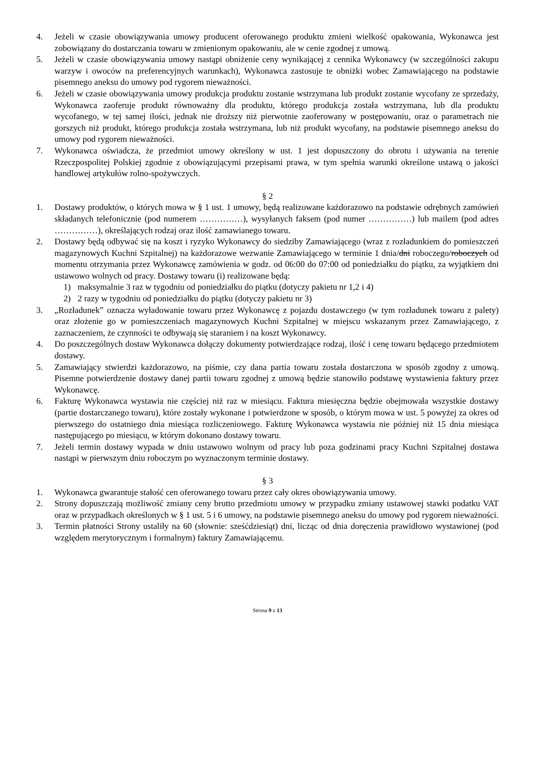4. Jeżeli w czasie obowiązywania umowy producent oferowanego produktu zmieni wielkość opakowania, Wykonawca jest zobowiązany do dostarczania towaru w zmienionym opakowaniu, ale w cenie zgodnej z umową.
5. Jeżeli w czasie obowiązywania umowy nastąpi obniżenie ceny wynikającej z cennika Wykonawcy (w szczególności zakupu warzyw i owoców na preferencyjnych warunkach), Wykonawca zastosuje te obniżki wobec Zamawiającego na podstawie pisemnego aneksu do umowy pod rygorem nieważności.
6. Jeżeli w czasie obowiązywania umowy produkcja produktu zostanie wstrzymana lub produkt zostanie wycofany ze sprzedaży, Wykonawca zaoferuje produkt równoważny dla produktu, którego produkcja została wstrzymana, lub dla produktu wycofanego, w tej samej ilości, jednak nie droższy niż pierwotnie zaoferowany w postępowaniu, oraz o parametrach nie gorszych niż produkt, którego produkcja została wstrzymana, lub niż produkt wycofany, na podstawie pisemnego aneksu do umowy pod rygorem nieważności.
7. Wykonawca oświadcza, że przedmiot umowy określony w ust. 1 jest dopuszczony do obrotu i używania na terenie Rzeczpospolitej Polskiej zgodnie z obowiązującymi przepisami prawa, w tym spełnia warunki określone ustawą o jakości handlowej artykułów rolno-spożywczych.
§ 2
1. Dostawy produktów, o których mowa w § 1 ust. 1 umowy, będą realizowane każdorazowo na podstawie odrębnych zamówień składanych telefonicznie (pod numerem ……………), wysyłanych faksem (pod numer ……………) lub mailem (pod adres ……………), określających rodzaj oraz ilość zamawianego towaru.
2. Dostawy będą odbywać się na koszt i ryzyko Wykonawcy do siedziby Zamawiającego (wraz z rozładunkiem do pomieszczeń magazynowych Kuchni Szpitalnej) na każdorazowe wezwanie Zamawiającego w terminie 1 dnia/dni roboczego/roboczych od momentu otrzymania przez Wykonawcę zamówienia w godz. od 06:00 do 07:00 od poniedziałku do piątku, za wyjątkiem dni ustawowo wolnych od pracy. Dostawy towaru (i) realizowane będą:
1) maksymalnie 3 raz w tygodniu od poniedziałku do piątku (dotyczy pakietu nr 1,2 i 4)
2) 2 razy w tygodniu od poniedziałku do piątku (dotyczy pakietu nr 3)
3. „Rozładunek” oznacza wyładowanie towaru przez Wykonawcę z pojazdu dostawczego (w tym rozładunek towaru z palety) oraz złożenie go w pomieszczeniach magazynowych Kuchni Szpitalnej w miejscu wskazanym przez Zamawiającego, z zaznaczeniem, że czynności te odbywają się staraniem i na koszt Wykonawcy.
4. Do poszczególnych dostaw Wykonawca dołączy dokumenty potwierdzające rodzaj, ilość i cenę towaru będącego przedmiotem dostawy.
5. Zamawiający stwierdzi każdorazowo, na piśmie, czy dana partia towaru została dostarczona w sposób zgodny z umową. Pisemne potwierdzenie dostawy danej partii towaru zgodnej z umową będzie stanowiło podstawę wystawienia faktury przez Wykonawcę.
6. Fakturę Wykonawca wystawia nie częściej niż raz w miesiącu. Faktura miesięczna będzie obejmowała wszystkie dostawy (partie dostarczanego towaru), które zostały wykonane i potwierdzone w sposób, o którym mowa w ust. 5 powyżej za okres od pierwszego do ostatniego dnia miesiąca rozliczeniowego. Fakturę Wykonawca wystawia nie później niż 15 dnia miesiąca następującego po miesiącu, w którym dokonano dostawy towaru.
7. Jeżeli termin dostawy wypada w dniu ustawowo wolnym od pracy lub poza godzinami pracy Kuchni Szpitalnej dostawa nastąpi w pierwszym dniu roboczym po wyznaczonym terminie dostawy.
§ 3
1. Wykonawca gwarantuje stałość cen oferowanego towaru przez cały okres obowiązywania umowy.
2. Strony dopuszczają możliwość zmiany ceny brutto przedmiotu umowy w przypadku zmiany ustawowej stawki podatku VAT oraz w przypadkach określonych w § 1 ust. 5 i 6 umowy, na podstawie pisemnego aneksu do umowy pod rygorem nieważności.
3. Termin płatności Strony ustaliły na 60 (słownie: sześćdziesiąt) dni, licząc od dnia doręczenia prawidłowo wystawionej (pod względem merytorycznym i formalnym) faktury Zamawiającemu.
Strona 9 z 13